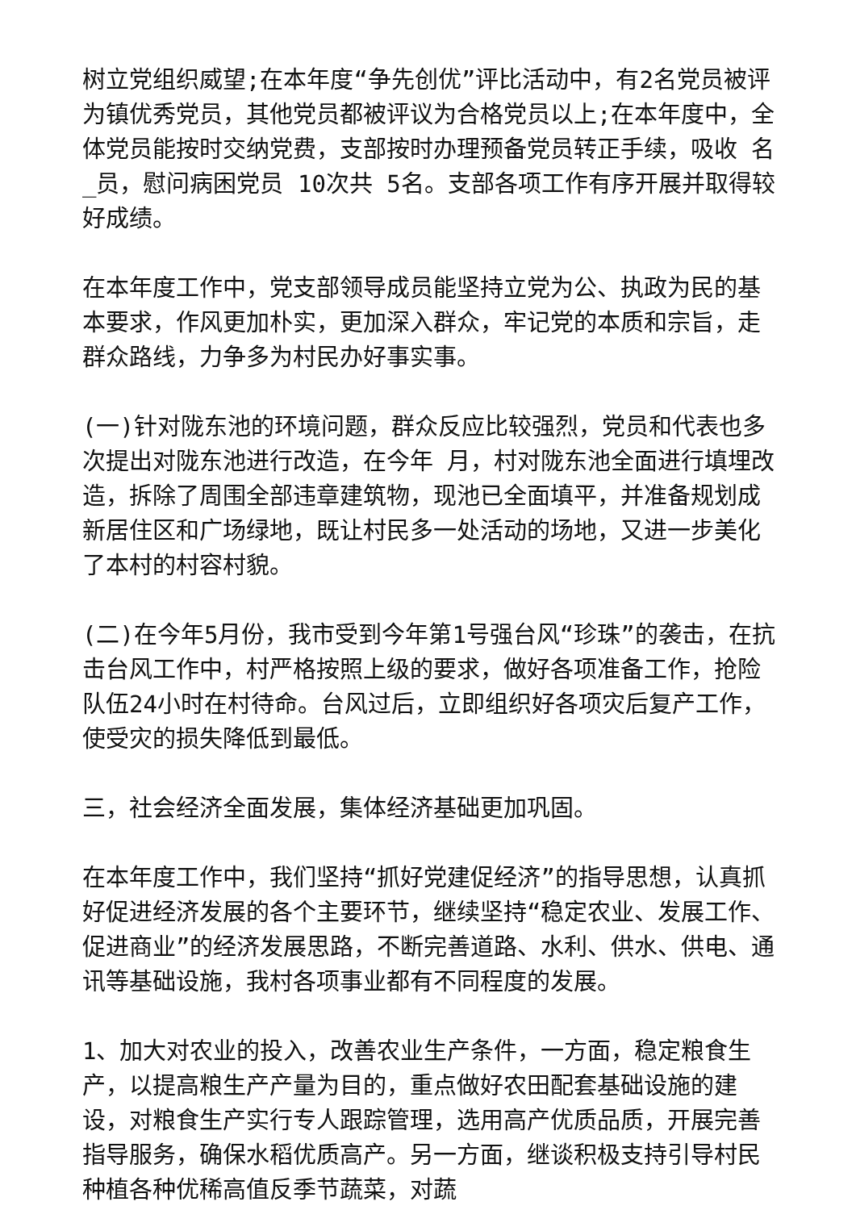树立党组织威望;在本年度“争先创优”评比活动中，有2名党员被评为镇优秀党员，其他党员都被评议为合格党员以上;在本年度中，全体党员能按时交纳党费，支部按时办理预备党员转正手续，吸收 名_员，慰问病困党员 10次共 5名。支部各项工作有序开展并取得较好成绩。
在本年度工作中，党支部领导成员能坚持立党为公、执政为民的基本要求，作风更加朴实，更加深入群众，牢记党的本质和宗旨，走群众路线，力争多为村民办好事实事。
(一)针对陇东池的环境问题，群众反应比较强烈，党员和代表也多次提出对陇东池进行改造，在今年 月，村对陇东池全面进行填埋改造，拆除了周围全部违章建筑物，现池已全面填平，并准备规划成新居住区和广场绿地，既让村民多一处活动的场地，又进一步美化了本村的村容村貌。
(二)在今年5月份，我市受到今年第1号强台风“珍珠”的袭击，在抗击台风工作中，村严格按照上级的要求，做好各项准备工作，抢险队伍24小时在村待命。台风过后，立即组织好各项灾后复产工作，使受灾的损失降低到最低。
三，社会经济全面发展，集体经济基础更加巩固。
在本年度工作中，我们坚持“抓好党建促经济”的指导思想，认真抓好促进经济发展的各个主要环节，继续坚持“稳定农业、发展工作、促进商业”的经济发展思路，不断完善道路、水利、供水、供电、通讯等基础设施，我村各项事业都有不同程度的发展。
1、加大对农业的投入，改善农业生产条件，一方面，稳定粮食生产，以提高粮生产产量为目的，重点做好农田配套基础设施的建设，对粮食生产实行专人跟踪管理，选用高产优质品质，开展完善指导服务，确保水稻优质高产。另一方面，继谈积极支持引导村民种植各种优稀高值反季节蔬菜，对蔬